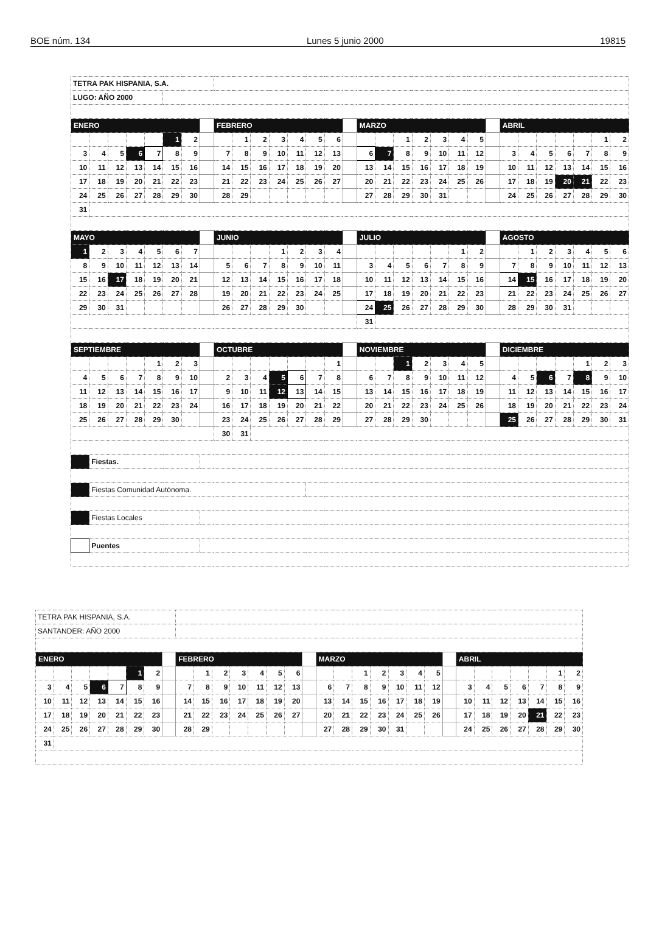BOE núm. 134 Lunes 5 junio 2000 19815
| TETRA PAK HISPANIA, S.A. | | | | | | | | | | | | | | | | | | | | | | | | | | | | | | |
| LUGO: AÑO 2000 | | | | | | | | | | | | | | | | | | | | | | | | | | | | | | |
| ENERO | | | | | | | | FEBRERO | | | | | | | | MARZO | | | | | | | | ABRIL | | | | | | |
| | | | | | 1 | 2 | | | 1 | 2 | 3 | 4 | 5 | 6 | | | | 1 | 2 | 3 | 4 | 5 | | | | | | | 1 | 2 |
| 3 | 4 | 5 | 6 | 7 | 8 | 9 | | 7 | 8 | 9 | 10 | 11 | 12 | 13 | | 6 | 7 | 8 | 9 | 10 | 11 | 12 | | 3 | 4 | 5 | 6 | 7 | 8 | 9 |
| 10 | 11 | 12 | 13 | 14 | 15 | 16 | | 14 | 15 | 16 | 17 | 18 | 19 | 20 | | 13 | 14 | 15 | 16 | 17 | 18 | 19 | | 10 | 11 | 12 | 13 | 14 | 15 | 16 |
| 17 | 18 | 19 | 20 | 21 | 22 | 23 | | 21 | 22 | 23 | 24 | 25 | 26 | 27 | | 20 | 21 | 22 | 23 | 24 | 25 | 26 | | 17 | 18 | 19 | 20 | 21 | 22 | 23 |
| 24 | 25 | 26 | 27 | 28 | 29 | 30 | | 28 | 29 | | | | | | | 27 | 28 | 29 | 30 | 31 | | | | 24 | 25 | 26 | 27 | 28 | 29 | 30 |
| 31 | | | | | | | | | | | | | | | | | | | | | | | | | | | | | | |
| MAYO | | | | | | | | JUNIO | | | | | | | | JULIO | | | | | | | | AGOSTO | | | | | | |
| 1 | 2 | 3 | 4 | 5 | 6 | 7 | | | | | 1 | 2 | 3 | 4 | | | | | | | 1 | 2 | | | 1 | 2 | 3 | 4 | 5 | 6 |
| 8 | 9 | 10 | 11 | 12 | 13 | 14 | | 5 | 6 | 7 | 8 | 9 | 10 | 11 | | 3 | 4 | 5 | 6 | 7 | 8 | 9 | | 7 | 8 | 9 | 10 | 11 | 12 | 13 |
| 15 | 16 | 17 | 18 | 19 | 20 | 21 | | 12 | 13 | 14 | 15 | 16 | 17 | 18 | | 10 | 11 | 12 | 13 | 14 | 15 | 16 | | 14 | 15 | 16 | 17 | 18 | 19 | 20 |
| 22 | 23 | 24 | 25 | 26 | 27 | 28 | | 19 | 20 | 21 | 22 | 23 | 24 | 25 | | 17 | 18 | 19 | 20 | 21 | 22 | 23 | | 21 | 22 | 23 | 24 | 25 | 26 | 27 |
| 29 | 30 | 31 | | | | | | 26 | 27 | 28 | 29 | 30 | | | | 24 | 25 | 26 | 27 | 28 | 29 | 30 | | 28 | 29 | 30 | 31 | | | |
| | | | | | | | | | | | | | | | | 31 | | | | | | | | | | | | | | |
| SEPTIEMBRE | | | | | | | | OCTUBRE | | | | | | | | NOVIEMBRE | | | | | | | | DICIEMBRE | | | | | | |
| | | | | 1 | 2 | 3 | | | | | | | | 1 | | | | 1 | 2 | 3 | 4 | 5 | | | | | | 1 | 2 | 3 |
| 4 | 5 | 6 | 7 | 8 | 9 | 10 | | 2 | 3 | 4 | 5 | 6 | 7 | 8 | | 6 | 7 | 8 | 9 | 10 | 11 | 12 | | 4 | 5 | 6 | 7 | 8 | 9 | 10 |
| 11 | 12 | 13 | 14 | 15 | 16 | 17 | | 9 | 10 | 11 | 12 | 13 | 14 | 15 | | 13 | 14 | 15 | 16 | 17 | 18 | 19 | | 11 | 12 | 13 | 14 | 15 | 16 | 17 |
| 18 | 19 | 20 | 21 | 22 | 23 | 24 | | 16 | 17 | 18 | 19 | 20 | 21 | 22 | | 20 | 21 | 22 | 23 | 24 | 25 | 26 | | 18 | 19 | 20 | 21 | 22 | 23 | 24 |
| 25 | 26 | 27 | 28 | 29 | 30 | | | 23 | 24 | 25 | 26 | 27 | 28 | 29 | | 27 | 28 | 29 | 30 | | | | | 25 | 26 | 27 | 28 | 29 | 30 | 31 |
| | | | | | | | | 30 | 31 | | | | | | | | | | | | | | | | | | | | | |
| | Fiestas. | | | | | | | | | | | | | | | | | | | | | | | | | | | | | |
| | Fiestas Comunidad Autónoma. | | | | | | | | | | | | | | | | | | | | | | | | | | | | | |
| | Fiestas Locales | | | | | | | | | | | | | | | | | | | | | | | | | | | | | |
| | Puentes | | | | | | | | | | | | | | | | | | | | | | | | | | | | | |
| TETRA PAK HISPANIA, S.A. | | | | | | | | | | | | | | | | | | | | | | | | | | | | | | |
| SANTANDER: AÑO 2000 | | | | | | | | | | | | | | | | | | | | | | | | | | | | | | |
| ENERO | | | | | | | | FEBRERO | | | | | | | | MARZO | | | | | | | | ABRIL | | | | | | |
| | | | | | 1 | 2 | | | 1 | 2 | 3 | 4 | 5 | 6 | | | | 1 | 2 | 3 | 4 | 5 | | | | | | | 1 | 2 |
| 3 | 4 | 5 | 6 | 7 | 8 | 9 | | 7 | 8 | 9 | 10 | 11 | 12 | 13 | | 6 | 7 | 8 | 9 | 10 | 11 | 12 | | 3 | 4 | 5 | 6 | 7 | 8 | 9 |
| 10 | 11 | 12 | 13 | 14 | 15 | 16 | | 14 | 15 | 16 | 17 | 18 | 19 | 20 | | 13 | 14 | 15 | 16 | 17 | 18 | 19 | | 10 | 11 | 12 | 13 | 14 | 15 | 16 |
| 17 | 18 | 19 | 20 | 21 | 22 | 23 | | 21 | 22 | 23 | 24 | 25 | 26 | 27 | | 20 | 21 | 22 | 23 | 24 | 25 | 26 | | 17 | 18 | 19 | 20 | 21 | 22 | 23 |
| 24 | 25 | 26 | 27 | 28 | 29 | 30 | | 28 | 29 | | | | | | | 27 | 28 | 29 | 30 | 31 | | | | 24 | 25 | 26 | 27 | 28 | 29 | 30 |
| 31 | | | | | | | | | | | | | | | | | | | | | | | | | | | | | | |